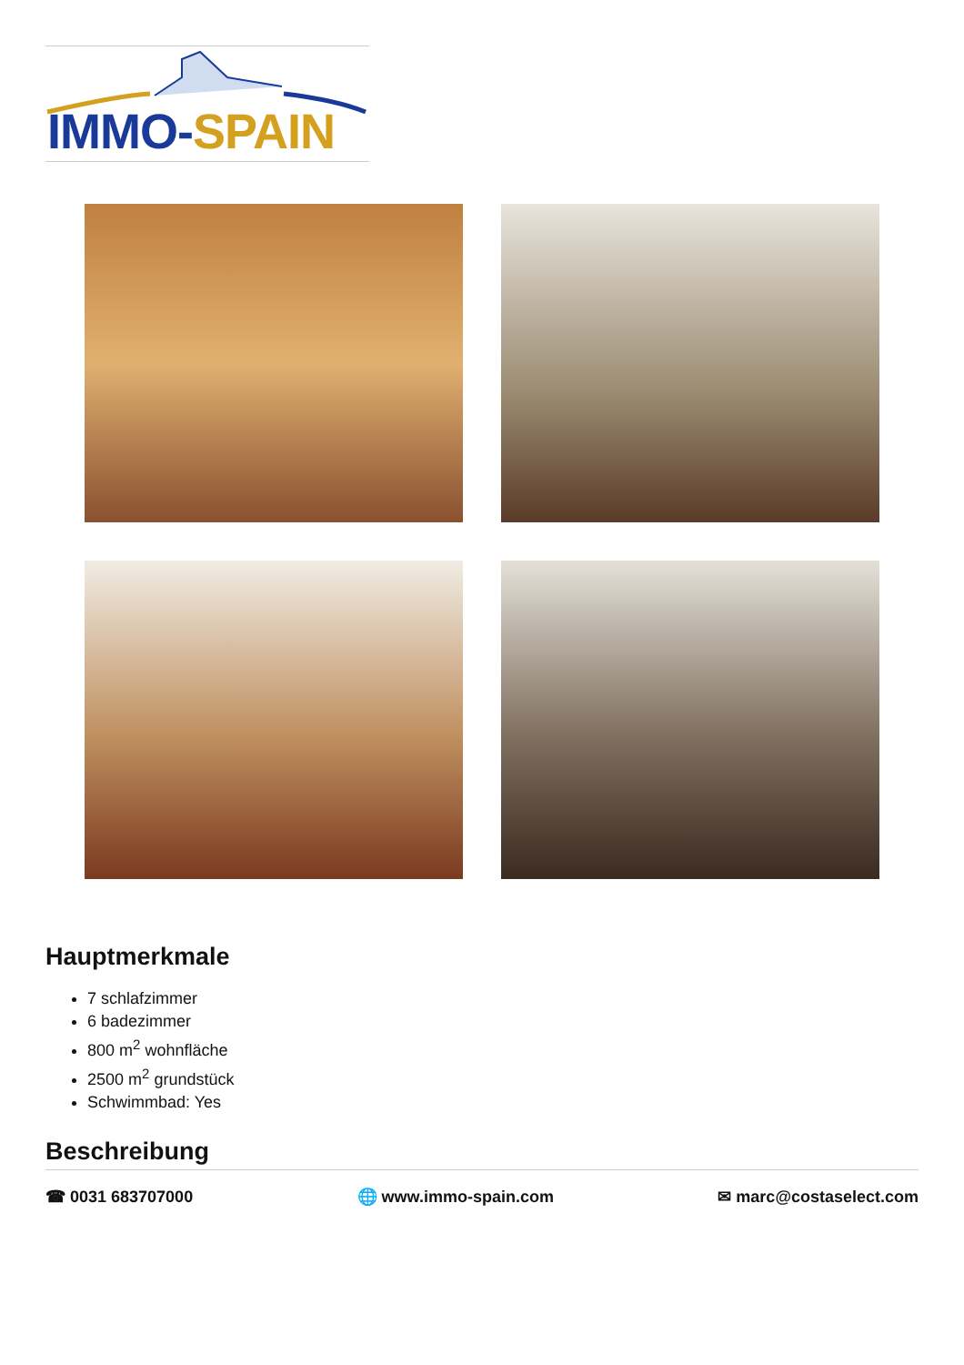IMMO-SPAIN
Hauptmerkmale
7 schlafzimmer
6 badezimmer
800 m<sup>2</sup> wohnfläche
2500 m<sup>2</sup> grundstück
Schwimmbad: Yes
Beschreibung
☎ 0031 683707000 🌐 www.immo-spain.com ✉ marc@costaselect.com